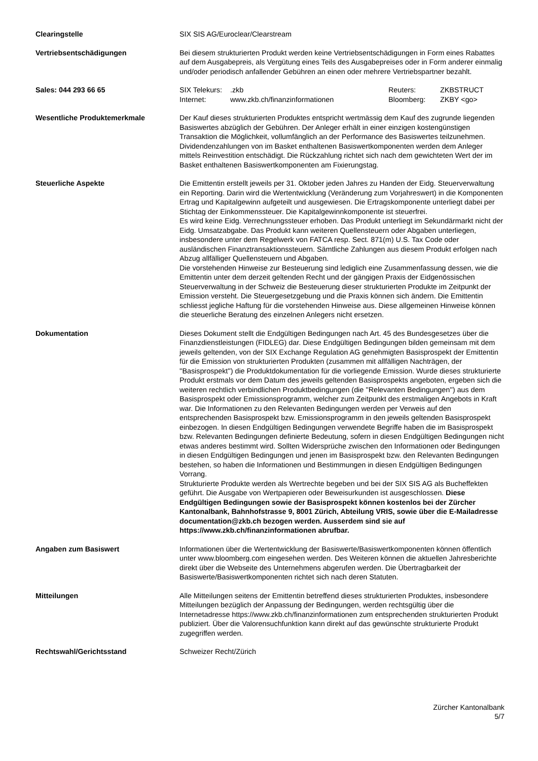| Clearingstelle | SIX SIS AG/Euroclear/Clearstream |
| Vertriebsentschädigungen | Bei diesem strukturierten Produkt werden keine Vertriebsentschädigungen in Form eines Rabattes auf dem Ausgabepreis, als Vergütung eines Teils des Ausgabepreises oder in Form anderer einmalig und/oder periodisch anfallender Gebühren an einen oder mehrere Vertriebspartner bezahlt. |
| Sales: 044 293 66 65 | / SIX Telekurs: / .zkb / Reuters: / ZKBSTRUCT / / Internet: / www.zkb.ch/finanzinformationen / Bloomberg: / ZKBY <go> / |
| Wesentliche Produktemerkmale | Der Kauf dieses strukturierten Produktes entspricht wertmässig dem Kauf des zugrunde liegenden Basiswertes abzüglich der Gebühren. Der Anleger erhält in einer einzigen kostengünstigen Transaktion die Möglichkeit, vollumfänglich an der Performance des Basiswertes teilzunehmen. Dividendenzahlungen von im Basket enthaltenen Basiswertkomponenten werden dem Anleger mittels Reinvestition entschädigt. Die Rückzahlung richtet sich nach dem gewichteten Wert der im Basket enthaltenen Basiswertkomponenten am Fixierungstag. |
| Steuerliche Aspekte | Die Emittentin erstellt jeweils per 31. Oktober jeden Jahres zu Handen der Eidg. Steuerverwaltung ein Reporting. Darin wird die Wertentwicklung (Veränderung zum Vorjahreswert) in die Komponenten Ertrag und Kapitalgewinn aufgeteilt und ausgewiesen. Die Ertragskomponente unterliegt dabei per Stichtag der Einkommenssteuer. Die Kapitalgewinnkomponente ist steuerfrei. Es wird keine Eidg. Verrechnungssteuer erhoben. Das Produkt unterliegt im Sekundärmarkt nicht der Eidg. Umsatzabgabe. Das Produkt kann weiteren Quellensteuern oder Abgaben unterliegen, insbesondere unter dem Regelwerk von FATCA resp. Sect. 871(m) U.S. Tax Code oder ausländischen Finanztransaktionssteuern. Sämtliche Zahlungen aus diesem Produkt erfolgen nach Abzug allfälliger Quellensteuern und Abgaben. Die vorstehenden Hinweise zur Besteuerung sind lediglich eine Zusammenfassung dessen, wie die Emittentin unter dem derzeit geltenden Recht und der gängigen Praxis der Eidgenössischen Steuerverwaltung in der Schweiz die Besteuerung dieser strukturierten Produkte im Zeitpunkt der Emission versteht. Die Steuergesetzgebung und die Praxis können sich ändern. Die Emittentin schliesst jegliche Haftung für die vorstehenden Hinweise aus. Diese allgemeinen Hinweise können die steuerliche Beratung des einzelnen Anlegers nicht ersetzen. |
| Dokumentation | Dieses Dokument stellt die Endgültigen Bedingungen nach Art. 45 des Bundesgesetzes über die Finanzdienstleistungen (FIDLEG) dar. Diese Endgültigen Bedingungen bilden gemeinsam mit dem jeweils geltenden, von der SIX Exchange Regulation AG genehmigten Basisprospekt der Emittentin für die Emission von strukturierten Produkten (zusammen mit allfälligen Nachträgen, der ''Basisprospekt'') die Produktdokumentation für die vorliegende Emission. Wurde dieses strukturierte Produkt erstmals vor dem Datum des jeweils geltenden Basisprospekts angeboten, ergeben sich die weiteren rechtlich verbindlichen Produktbedingungen (die ''Relevanten Bedingungen'') aus dem Basisprospekt oder Emissionsprogramm, welcher zum Zeitpunkt des erstmaligen Angebots in Kraft war. Die Informationen zu den Relevanten Bedingungen werden per Verweis auf den entsprechenden Basisprospekt bzw. Emissionsprogramm in den jeweils geltenden Basisprospekt einbezogen. In diesen Endgültigen Bedingungen verwendete Begriffe haben die im Basisprospekt bzw. Relevanten Bedingungen definierte Bedeutung, sofern in diesen Endgültigen Bedingungen nicht etwas anderes bestimmt wird. Sollten Widersprüche zwischen den Informationen oder Bedingungen in diesen Endgültigen Bedingungen und jenen im Basisprospekt bzw. den Relevanten Bedingungen bestehen, so haben die Informationen und Bestimmungen in diesen Endgültigen Bedingungen Vorrang. Strukturierte Produkte werden als Wertrechte begeben und bei der SIX SIS AG als Bucheffekten geführt. Die Ausgabe von Wertpapieren oder Beweisurkunden ist ausgeschlossen. Diese Endgültigen Bedingungen sowie der Basisprospekt können kostenlos bei der Zürcher Kantonalbank, Bahnhofstrasse 9, 8001 Zürich, Abteilung VRIS, sowie über die E-Mailadresse documentation@zkb.ch bezogen werden. Ausserdem sind sie auf https://www.zkb.ch/finanzinformationen abrufbar. |
| Angaben zum Basiswert | Informationen über die Wertentwicklung der Basiswerte/Basiswertkomponenten können öffentlich unter www.bloomberg.com eingesehen werden. Des Weiteren können die aktuellen Jahresberichte direkt über die Webseite des Unternehmens abgerufen werden. Die Übertragbarkeit der Basiswerte/Basiswertkomponenten richtet sich nach deren Statuten. |
| Mitteilungen | Alle Mitteilungen seitens der Emittentin betreffend dieses strukturierten Produktes, insbesondere Mitteilungen bezüglich der Anpassung der Bedingungen, werden rechtsgültig über die Internetadresse https://www.zkb.ch/finanzinformationen zum entsprechenden strukturierten Produkt publiziert. Über die Valorensuchfunktion kann direkt auf das gewünschte strukturierte Produkt zugegriffen werden. |
| Rechtswahl/Gerichtsstand | Schweizer Recht/Zürich |
Zürcher Kantonalbank
5/7